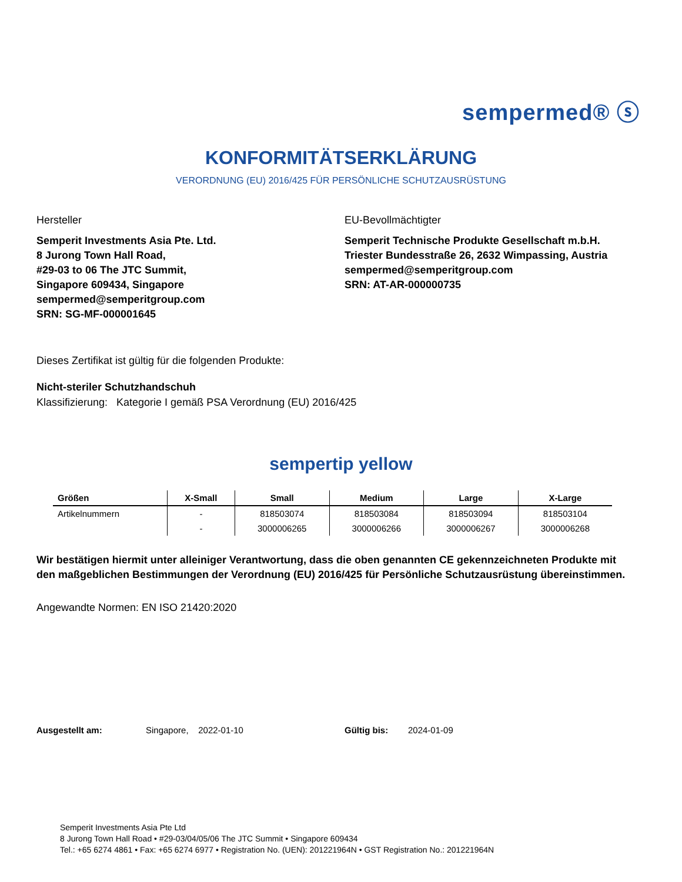sempermed® ⓢ
KONFORMITÄTSERKLÄRUNG
VERORDNUNG (EU) 2016/425 FÜR PERSÖNLICHE SCHUTZAUSRÜSTUNG
Hersteller
Semperit Investments Asia Pte. Ltd.
8 Jurong Town Hall Road,
#29-03 to 06 The JTC Summit,
Singapore 609434, Singapore
sempermed@semperitgroup.com
SRN: SG-MF-000001645
EU-Bevollmächtigter
Semperit Technische Produkte Gesellschaft m.b.H.
Triester Bundesstraße 26, 2632 Wimpassing, Austria
sempermed@semperitgroup.com
SRN: AT-AR-000000735
Dieses Zertifikat ist gültig für die folgenden Produkte:
Nicht-steriler Schutzhandschuh
Klassifizierung: Kategorie I gemäß PSA Verordnung (EU) 2016/425
sempertip yellow
| Größen | X-Small | Small | Medium | Large | X-Large |
| --- | --- | --- | --- | --- | --- |
| Artikelnummern | - | 818503074 | 818503084 | 818503094 | 818503104 |
| | - | 3000006265 | 3000006266 | 3000006267 | 3000006268 |
Wir bestätigen hiermit unter alleiniger Verantwortung, dass die oben genannten CE gekennzeichneten Produkte mit den maßgeblichen Bestimmungen der Verordnung (EU) 2016/425 für Persönliche Schutzausrüstung übereinstimmen.
Angewandte Normen: EN ISO 21420:2020
Ausgestellt am: Singapore, 2022-01-10 Gültig bis: 2024-01-09
Semperit Investments Asia Pte Ltd
8 Jurong Town Hall Road • #29-03/04/05/06 The JTC Summit • Singapore 609434
Tel.: +65 6274 4861 • Fax: +65 6274 6977 • Registration No. (UEN): 201221964N • GST Registration No.: 201221964N